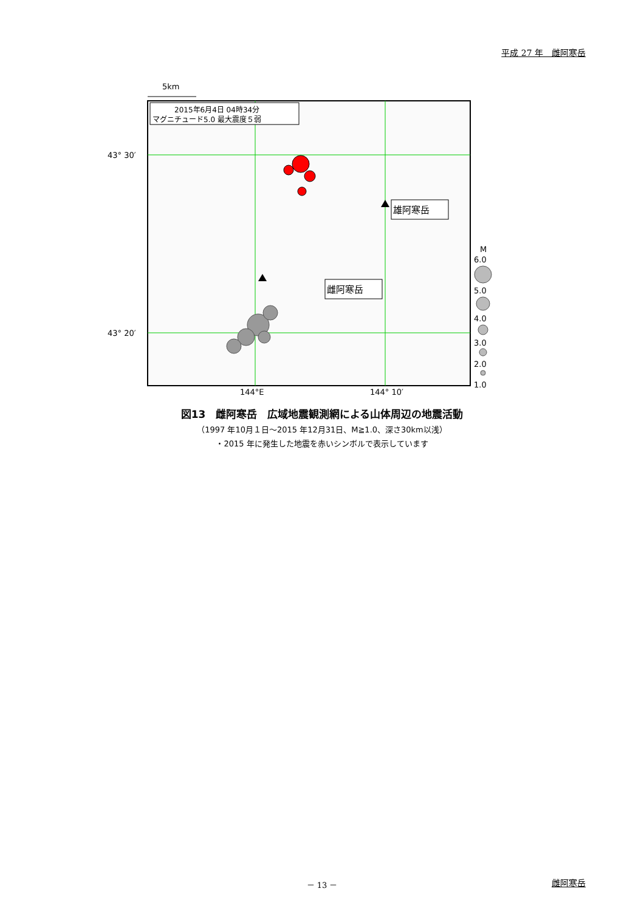平成 27 年　雌阿寒岳
5km
2015年6月4日 04時34分
マグニチュード5.0 最大震度５弱
43° 30′
43° 20′
144°E
144° 10′
雄阿寒岳
雌阿寒岳
M
6.0
5.0
4.0
3.0
2.0
1.0
図13　雌阿寒岳　広域地震観測網による山体周辺の地震活動
（1997 年10月１日～2015 年12月31日、M≧1.0、深さ30km以浅）
・2015 年に発生した地震を赤いシンボルで表示しています
－ 13 － 雌阿寒岳